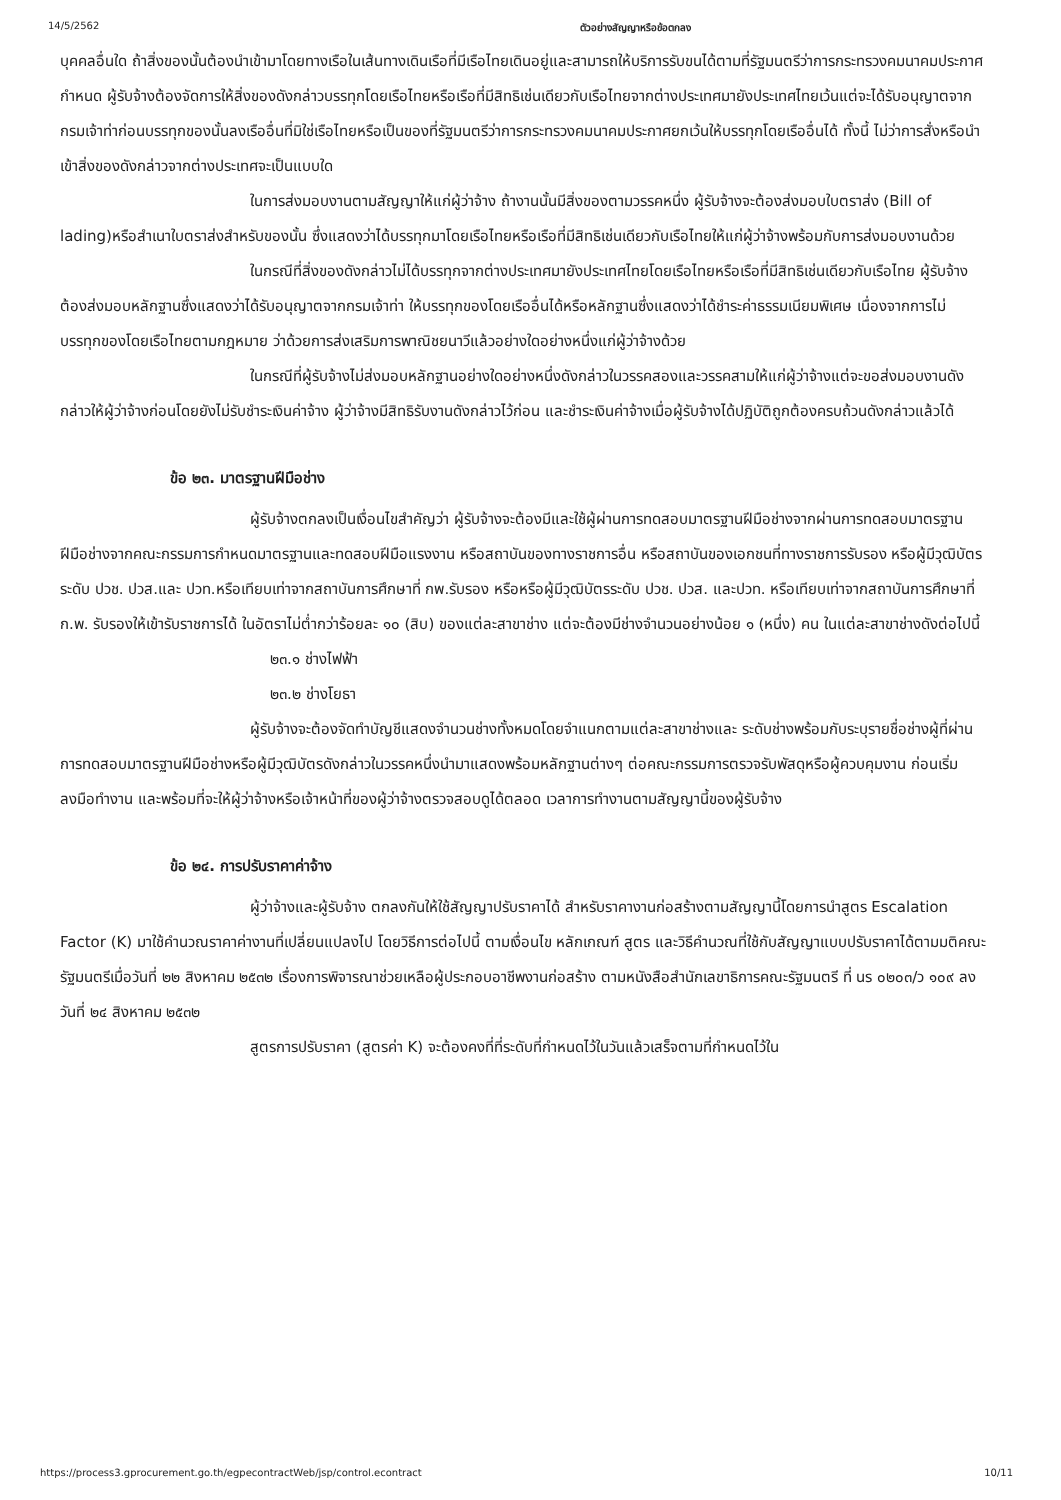14/5/2562 ตัวอย่างสัญญาหรือข้อตกลง
บุคคลอื่นใด ถ้าสิ่งของนั้นต้องนำเข้ามาโดยทางเรือในเส้นทางเดินเรือที่มีเรือไทยเดินอยู่และสามารถให้บริการรับขนได้ตามที่รัฐมนตรีว่าการกระทรวงคมนาคมประกาศกำหนด ผู้รับจ้างต้องจัดการให้สิ่งของดังกล่าวบรรทุกโดยเรือไทยหรือเรือที่มีสิทธิเช่นเดียวกับเรือไทยจากต่างประเทศมายังประเทศไทยเว้นแต่จะได้รับอนุญาตจากกรมเจ้าท่าก่อนบรรทุกของนั้นลงเรืออื่นที่มิใช่เรือไทยหรือเป็นของที่รัฐมนตรีว่าการกระทรวงคมนาคมประกาศยกเว้นให้บรรทุกโดยเรืออื่นได้ ทั้งนี้ ไม่ว่าการสั่งหรือนำเข้าสิ่งของดังกล่าวจากต่างประเทศจะเป็นแบบใด
ในการส่งมอบงานตามสัญญาให้แก่ผู้ว่าจ้าง ถ้างานนั้นมีสิ่งของตามวรรคหนึ่ง ผู้รับจ้างจะต้องส่งมอบใบตราส่ง (Bill of lading)หรือสำเนาใบตราส่งสำหรับของนั้น ซึ่งแสดงว่าได้บรรทุกมาโดยเรือไทยหรือเรือที่มีสิทธิเช่นเดียวกับเรือไทยให้แก่ผู้ว่าจ้างพร้อมกับการส่งมอบงานด้วย
ในกรณีที่สิ่งของดังกล่าวไม่ได้บรรทุกจากต่างประเทศมายังประเทศไทยโดยเรือไทยหรือเรือที่มีสิทธิเช่นเดียวกับเรือไทย ผู้รับจ้างต้องส่งมอบหลักฐานซึ่งแสดงว่าได้รับอนุญาตจากกรมเจ้าท่า ให้บรรทุกของโดยเรืออื่นได้หรือหลักฐานซึ่งแสดงว่าได้ชำระค่าธรรมเนียมพิเศษ เนื่องจากการไม่บรรทุกของโดยเรือไทยตามกฎหมาย ว่าด้วยการส่งเสริมการพาณิชยนาวีแล้วอย่างใดอย่างหนึ่งแก่ผู้ว่าจ้างด้วย
ในกรณีที่ผู้รับจ้างไม่ส่งมอบหลักฐานอย่างใดอย่างหนึ่งดังกล่าวในวรรคสองและวรรคสามให้แก่ผู้ว่าจ้างแต่จะขอส่งมอบงานดังกล่าวให้ผู้ว่าจ้างก่อนโดยยังไม่รับชำระเงินค่าจ้าง ผู้ว่าจ้างมีสิทธิรับงานดังกล่าวไว้ก่อน และชำระเงินค่าจ้างเมื่อผู้รับจ้างได้ปฏิบัติถูกต้องครบถ้วนดังกล่าวแล้วได้
ข้อ ๒๓. มาตรฐานฝีมือช่าง
ผู้รับจ้างตกลงเป็นเงื่อนไขสำคัญว่า ผู้รับจ้างจะต้องมีและใช้ผู้ผ่านการทดสอบมาตรฐานฝีมือช่างจากผ่านการทดสอบมาตรฐานฝีมือช่างจากคณะกรรมการกำหนดมาตรฐานและทดสอบฝีมือแรงงาน หรือสถาบันของทางราชการอื่น หรือสถาบันของเอกชนที่ทางราชการรับรอง หรือผู้มีวุฒิบัตรระดับ ปวช. ปวส.และ ปวท.หรือเทียบเท่าจากสถาบันการศึกษาที่ กพ.รับรอง หรือหรือผู้มีวุฒิบัตรระดับ ปวช. ปวส. และปวท. หรือเทียบเท่าจากสถาบันการศึกษาที่ ก.พ. รับรองให้เข้ารับราชการได้ ในอัตราไม่ต่ำกว่าร้อยละ ๑๐ (สิบ) ของแต่ละสาขาช่าง แต่จะต้องมีช่างจำนวนอย่างน้อย ๑ (หนึ่ง) คน ในแต่ละสาขาช่างดังต่อไปนี้
๒๓.๑ ช่างไฟฟ้า
๒๓.๒ ช่างโยธา
ผู้รับจ้างจะต้องจัดทำบัญชีแสดงจำนวนช่างทั้งหมดโดยจำแนกตามแต่ละสาขาช่างและ ระดับช่างพร้อมกับระบุรายชื่อช่างผู้ที่ผ่านการทดสอบมาตรฐานฝีมือช่างหรือผู้มีวุฒิบัตรดังกล่าวในวรรคหนึ่งนำมาแสดงพร้อมหลักฐานต่างๆ ต่อคณะกรรมการตรวจรับพัสดุหรือผู้ควบคุมงาน ก่อนเริ่มลงมือทำงาน และพร้อมที่จะให้ผู้ว่าจ้างหรือเจ้าหน้าที่ของผู้ว่าจ้างตรวจสอบดูได้ตลอด เวลาการทำงานตามสัญญานี้ของผู้รับจ้าง
ข้อ ๒๔. การปรับราคาค่าจ้าง
ผู้ว่าจ้างและผู้รับจ้าง ตกลงกันให้ใช้สัญญาปรับราคาได้ สำหรับราคางานก่อสร้างตามสัญญานี้โดยการนำสูตร Escalation Factor (K) มาใช้คำนวณราคาค่างานที่เปลี่ยนแปลงไป โดยวิธีการต่อไปนี้ ตามเงื่อนไข หลักเกณฑ์ สูตร และวิธีคำนวณที่ใช้กับสัญญาแบบปรับราคาได้ตามมติคณะรัฐมนตรีเมื่อวันที่ ๒๒ สิงหาคม ๒๕๓๒ เรื่องการพิจารณาช่วยเหลือผู้ประกอบอาชีพงานก่อสร้าง ตามหนังสือสำนักเลขาธิการคณะรัฐมนตรี ที่ นร ๐๒๐๓/ว ๑๐๙ ลงวันที่ ๒๔ สิงหาคม ๒๕๓๒
สูตรการปรับราคา (สูตรค่า K) จะต้องคงที่ที่ระดับที่กำหนดไว้ในวันแล้วเสร็จตามที่กำหนดไว้ใน
https://process3.gprocurement.go.th/egpecontractWeb/jsp/control.econtract 10/11